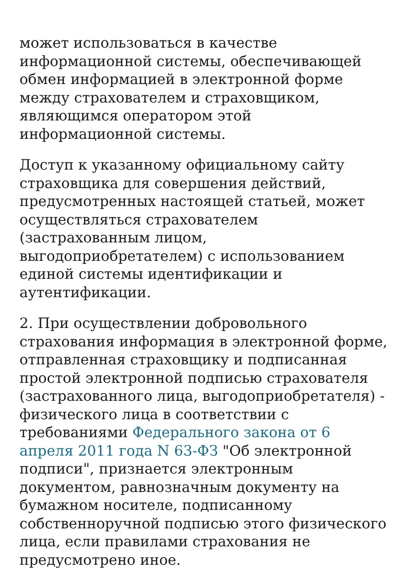может использоваться в качестве информационной системы, обеспечивающей обмен информацией в электронной форме между страхователем и страховщиком, являющимся оператором этой информационной системы.
Доступ к указанному официальному сайту страховщика для совершения действий, предусмотренных настоящей статьей, может осуществляться страхователем (застрахованным лицом, выгодоприобретателем) с использованием единой системы идентификации и аутентификации.
2. При осуществлении добровольного страхования информация в электронной форме, отправленная страховщику и подписанная простой электронной подписью страхователя (застрахованного лица, выгодоприобретателя) - физического лица в соответствии с требованиями Федерального закона от 6 апреля 2011 года N 63-ФЗ "Об электронной подписи", признается электронным документом, равнозначным документу на бумажном носителе, подписанному собственноручной подписью этого физического лица, если правилами страхования не предусмотрено иное.